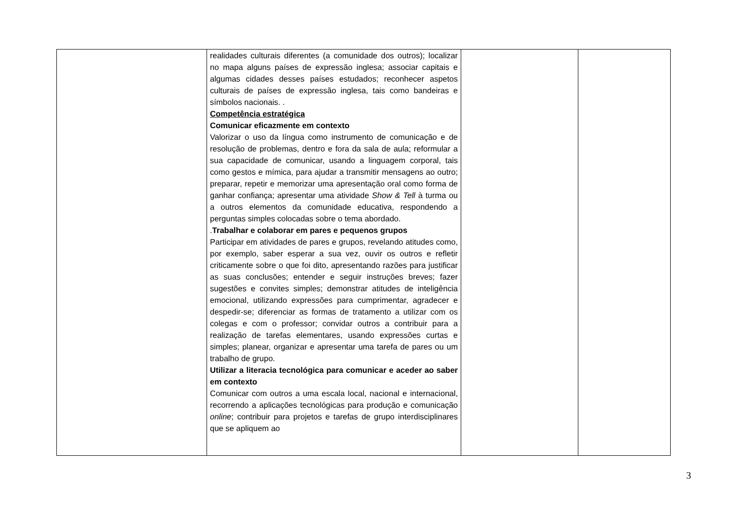| | realidades culturais diferentes (a comunidade dos outros); localizar no mapa alguns países de expressão inglesa; associar capitais e algumas cidades desses países estudados; reconhecer aspetos culturais de países de expressão inglesa, tais como bandeiras e símbolos nacionais. . Competência estratégica Comunicar eficazmente em contexto Valorizar o uso da língua como instrumento de comunicação e de resolução de problemas, dentro e fora da sala de aula; reformular a sua capacidade de comunicar, usando a linguagem corporal, tais como gestos e mímica, para ajudar a transmitir mensagens ao outro; preparar, repetir e memorizar uma apresentação oral como forma de ganhar confiança; apresentar uma atividade Show & Tell à turma ou a outros elementos da comunidade educativa, respondendo a perguntas simples colocadas sobre o tema abordado. . Trabalhar e colaborar em pares e pequenos grupos Participar em atividades de pares e grupos, revelando atitudes como, por exemplo, saber esperar a sua vez, ouvir os outros e refletir criticamente sobre o que foi dito, apresentando razões para justificar as suas conclusões; entender e seguir instruções breves; fazer sugestões e convites simples; demonstrar atitudes de inteligência emocional, utilizando expressões para cumprimentar, agradecer e despedir-se; diferenciar as formas de tratamento a utilizar com os colegas e com o professor; convidar outros a contribuir para a realização de tarefas elementares, usando expressões curtas e simples; planear, organizar e apresentar uma tarefa de pares ou um trabalho de grupo. Utilizar a literacia tecnológica para comunicar e aceder ao saber em contexto Comunicar com outros a uma escala local, nacional e internacional, recorrendo a aplicações tecnológicas para produção e comunicação online ; contribuir para projetos e tarefas de grupo interdisciplinares que se apliquem ao | | |
3